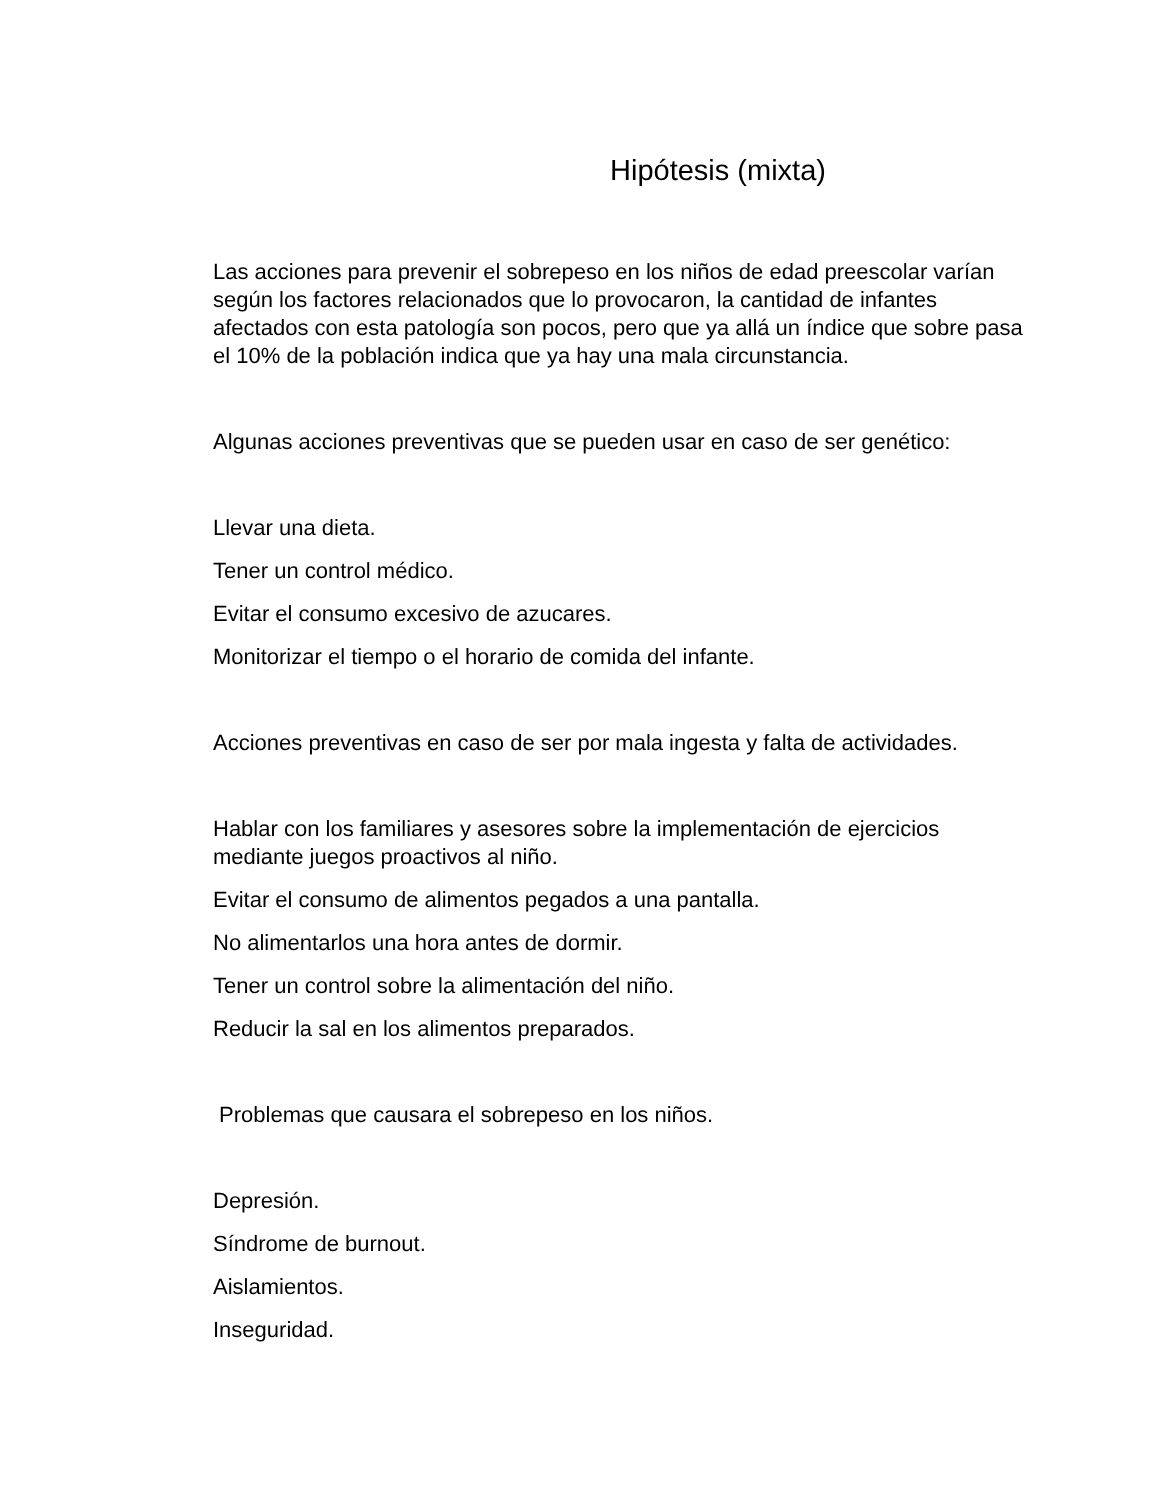Hipótesis (mixta)
Las acciones para prevenir el sobrepeso en los niños de edad preescolar varían según los factores relacionados que lo provocaron, la cantidad de infantes afectados con esta patología son pocos, pero que ya allá un índice que sobre pasa el 10% de la población indica que ya hay una mala circunstancia.
Algunas acciones preventivas que se pueden usar en caso de ser genético:
Llevar una dieta.
Tener un control médico.
Evitar el consumo excesivo de azucares.
Monitorizar el tiempo o el horario de comida del infante.
Acciones preventivas en caso de ser por mala ingesta y falta de actividades.
Hablar con los familiares y asesores sobre la implementación de ejercicios mediante juegos proactivos al niño.
Evitar el consumo de alimentos pegados a una pantalla.
No alimentarlos una hora antes de dormir.
Tener un control sobre la alimentación del niño.
Reducir la sal en los alimentos preparados.
Problemas que causara el sobrepeso en los niños.
Depresión.
Síndrome de burnout.
Aislamientos.
Inseguridad.